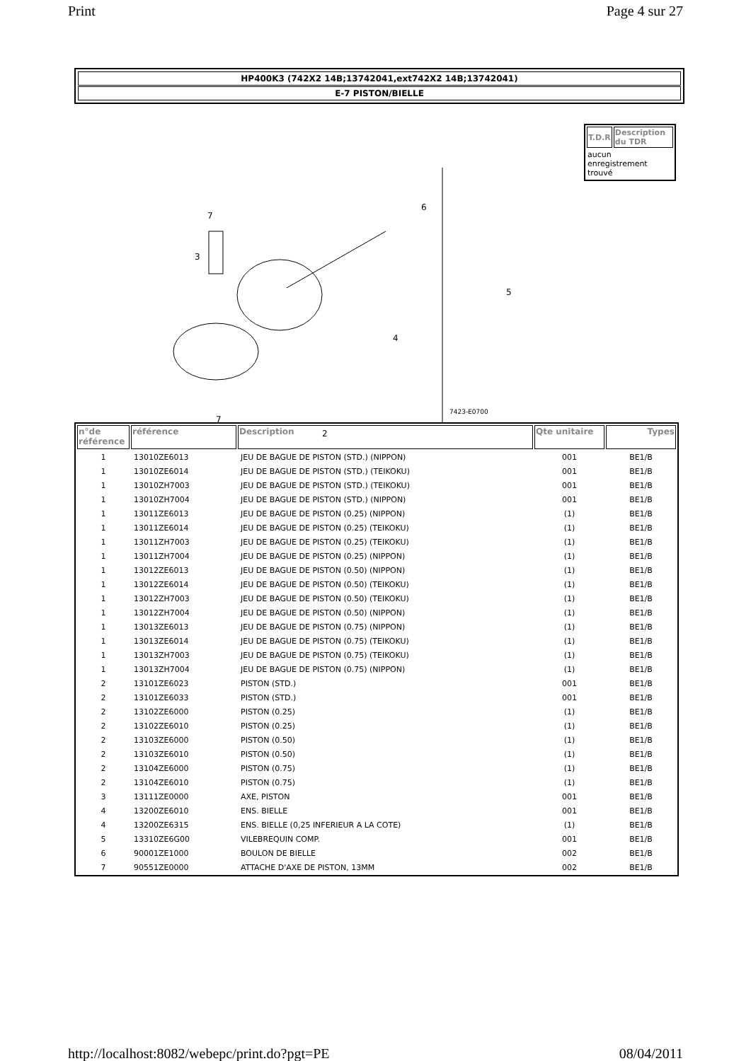Print Page 4 sur 27
HP400K3 (742X2 14B;13742041,ext742X2 14B;13742041)
E-7 PISTON/BIELLE
7
3
6
4
2
5
7
7423-E0700
| T.D.R | Description du TDR |
| --- | --- |
| aucun enregistrement trouvé | |
| n°de référence | référence | Description | Qte unitaire | Types |
| --- | --- | --- | --- | --- |
| 1 | 13010ZE6013 | JEU DE BAGUE DE PISTON (STD.) (NIPPON) | 001 | BE1/B |
| 1 | 13010ZE6014 | JEU DE BAGUE DE PISTON (STD.) (TEIKOKU) | 001 | BE1/B |
| 1 | 13010ZH7003 | JEU DE BAGUE DE PISTON (STD.) (TEIKOKU) | 001 | BE1/B |
| 1 | 13010ZH7004 | JEU DE BAGUE DE PISTON (STD.) (NIPPON) | 001 | BE1/B |
| 1 | 13011ZE6013 | JEU DE BAGUE DE PISTON (0.25) (NIPPON) | (1) | BE1/B |
| 1 | 13011ZE6014 | JEU DE BAGUE DE PISTON (0.25) (TEIKOKU) | (1) | BE1/B |
| 1 | 13011ZH7003 | JEU DE BAGUE DE PISTON (0.25) (TEIKOKU) | (1) | BE1/B |
| 1 | 13011ZH7004 | JEU DE BAGUE DE PISTON (0.25) (NIPPON) | (1) | BE1/B |
| 1 | 13012ZE6013 | JEU DE BAGUE DE PISTON (0.50) (NIPPON) | (1) | BE1/B |
| 1 | 13012ZE6014 | JEU DE BAGUE DE PISTON (0.50) (TEIKOKU) | (1) | BE1/B |
| 1 | 13012ZH7003 | JEU DE BAGUE DE PISTON (0.50) (TEIKOKU) | (1) | BE1/B |
| 1 | 13012ZH7004 | JEU DE BAGUE DE PISTON (0.50) (NIPPON) | (1) | BE1/B |
| 1 | 13013ZE6013 | JEU DE BAGUE DE PISTON (0.75) (NIPPON) | (1) | BE1/B |
| 1 | 13013ZE6014 | JEU DE BAGUE DE PISTON (0.75) (TEIKOKU) | (1) | BE1/B |
| 1 | 13013ZH7003 | JEU DE BAGUE DE PISTON (0.75) (TEIKOKU) | (1) | BE1/B |
| 1 | 13013ZH7004 | JEU DE BAGUE DE PISTON (0.75) (NIPPON) | (1) | BE1/B |
| 2 | 13101ZE6023 | PISTON (STD.) | 001 | BE1/B |
| 2 | 13101ZE6033 | PISTON (STD.) | 001 | BE1/B |
| 2 | 13102ZE6000 | PISTON (0.25) | (1) | BE1/B |
| 2 | 13102ZE6010 | PISTON (0.25) | (1) | BE1/B |
| 2 | 13103ZE6000 | PISTON (0.50) | (1) | BE1/B |
| 2 | 13103ZE6010 | PISTON (0.50) | (1) | BE1/B |
| 2 | 13104ZE6000 | PISTON (0.75) | (1) | BE1/B |
| 2 | 13104ZE6010 | PISTON (0.75) | (1) | BE1/B |
| 3 | 13111ZE0000 | AXE, PISTON | 001 | BE1/B |
| 4 | 13200ZE6010 | ENS. BIELLE | 001 | BE1/B |
| 4 | 13200ZE6315 | ENS. BIELLE (0,25 INFERIEUR A LA COTE) | (1) | BE1/B |
| 5 | 13310ZE6G00 | VILEBREQUIN COMP. | 001 | BE1/B |
| 6 | 90001ZE1000 | BOULON DE BIELLE | 002 | BE1/B |
| 7 | 90551ZE0000 | ATTACHE D'AXE DE PISTON, 13MM | 002 | BE1/B |
http://localhost:8082/webepc/print.do?pgt=PE 08/04/2011